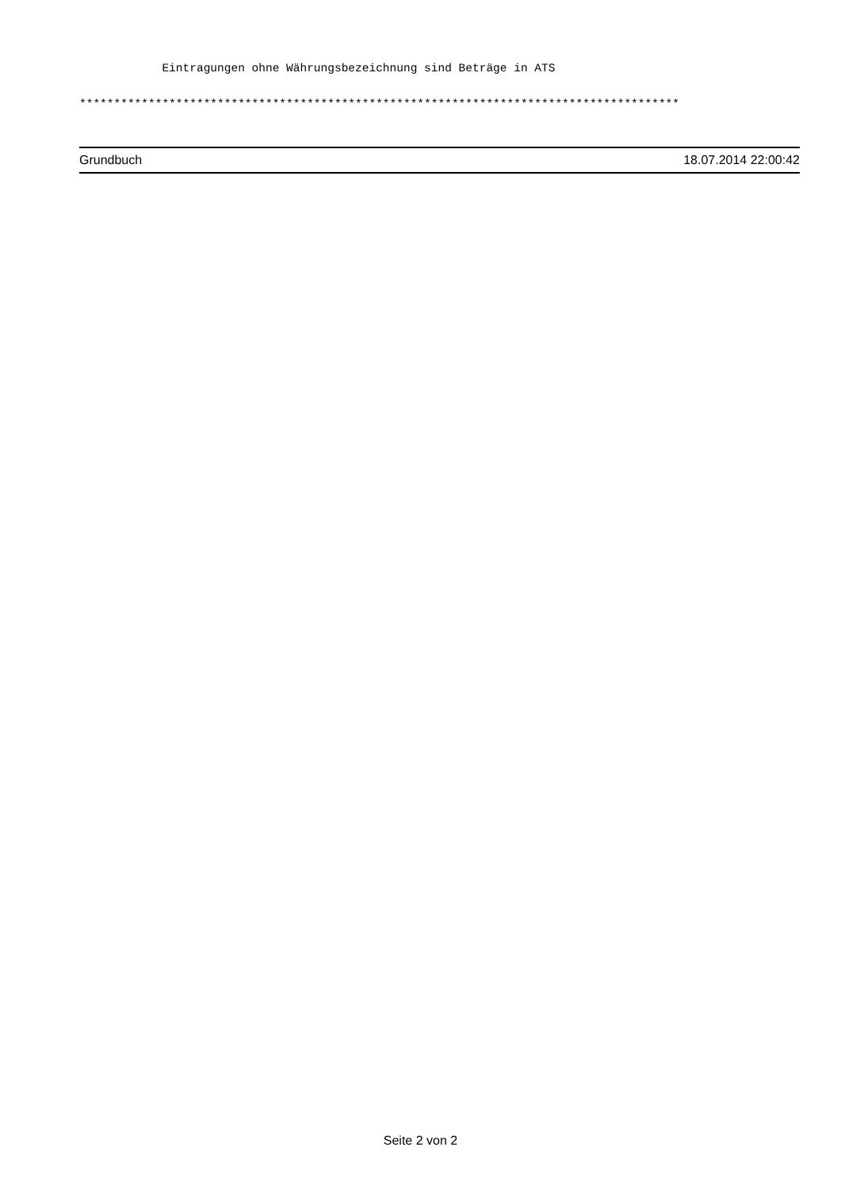Eintragungen ohne Währungsbezeichnung sind Beträge in ATS
***************************************************************************************
Grundbuch 18.07.2014 22:00:42
Seite 2 von 2